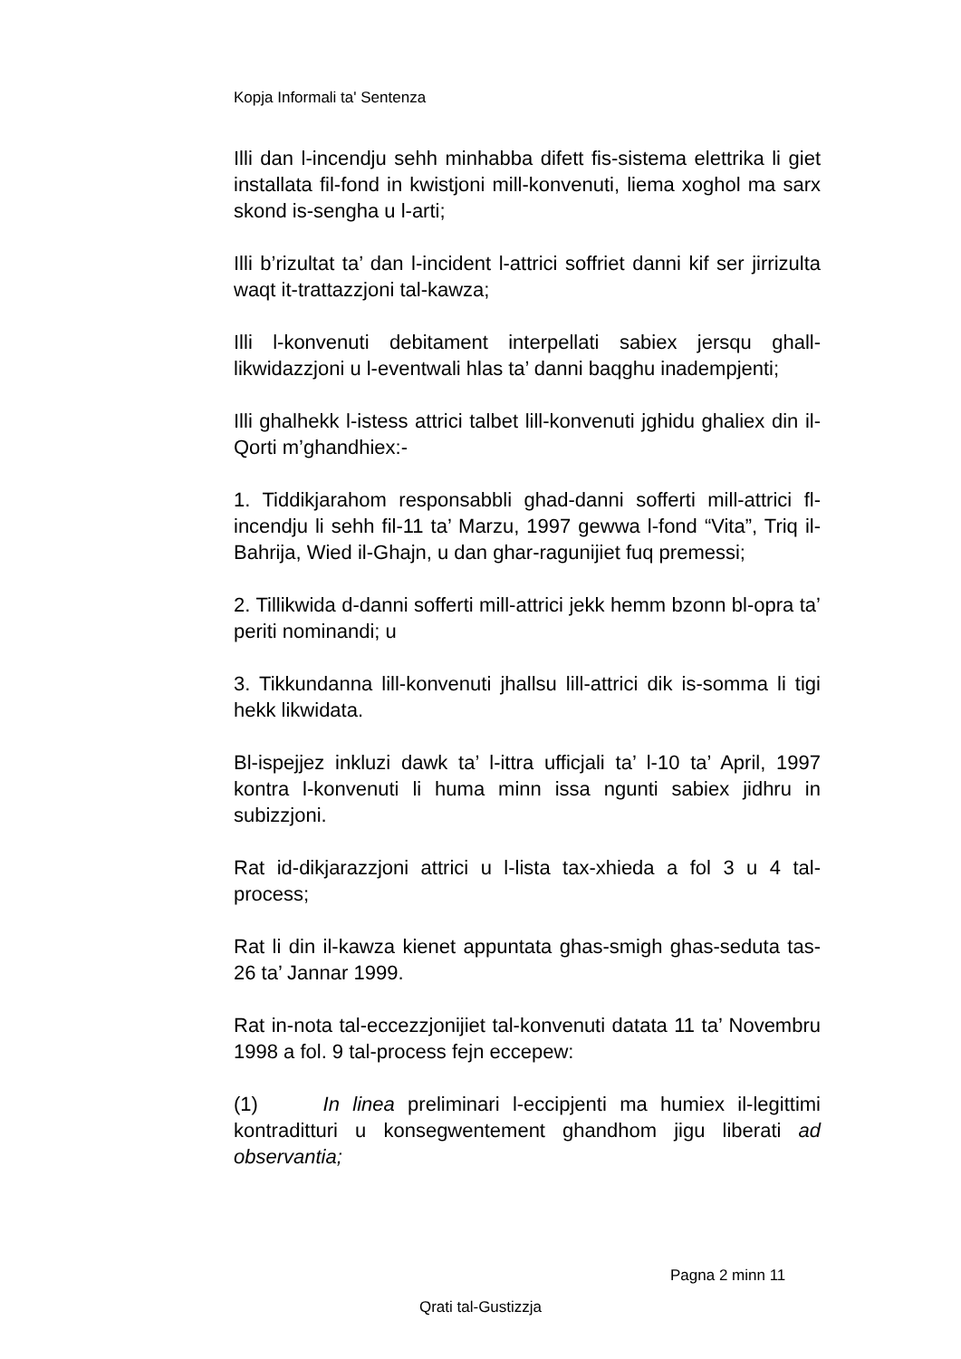Kopja Informali ta' Sentenza
Illi dan l-incendju sehh minhabba difett fis-sistema elettrika li giet installata fil-fond in kwistjoni mill-konvenuti, liema xoghol ma sarx skond is-sengha u l-arti;
Illi b’rizultat ta’ dan l-incident l-attrici soffriet danni kif ser jirrizulta waqt it-trattazzjoni tal-kawza;
Illi l-konvenuti debitament interpellati sabiex jersqu ghall-likwidazzjoni u l-eventwali hlas ta’ danni baqghu inadempjenti;
Illi ghalhekk l-istess attrici talbet lill-konvenuti jghidu ghaliex din il-Qorti m’ghandhiex:-
1. Tiddikjarahom responsabbli ghad-danni sofferti mill-attrici fl-incendju li sehh fil-11 ta’ Marzu, 1997 gewwa l-fond “Vita”, Triq il-Bahrija, Wied il-Ghajn, u dan ghar-ragunijiet fuq premessi;
2. Tillikwida d-danni sofferti mill-attrici jekk hemm bzonn bl-opra ta’ periti nominandi; u
3. Tikkundanna lill-konvenuti jhallsu lill-attrici dik is-somma li tigi hekk likwidata.
Bl-ispejjez inkluzi dawk ta’ l-ittra ufficjali ta’ l-10 ta’ April, 1997 kontra l-konvenuti li huma minn issa ngunti sabiex jidhru in subizzjoni.
Rat id-dikjarazzjoni attrici u l-lista tax-xhieda a fol 3 u 4 tal-process;
Rat li din il-kawza kienet appuntata ghas-smigh ghas-seduta tas-26 ta’ Jannar 1999.
Rat in-nota tal-eccezzjonijiet tal-konvenuti datata 11 ta’ Novembru 1998 a fol. 9 tal-process fejn eccepew:
(1) In linea preliminari l-eccipjenti ma humiex il-legittimi kontraditturi u konsegwentement ghandhom jigu liberati ad observantia;
Pagna 2 minn 11
Qrati tal-Gustizzja